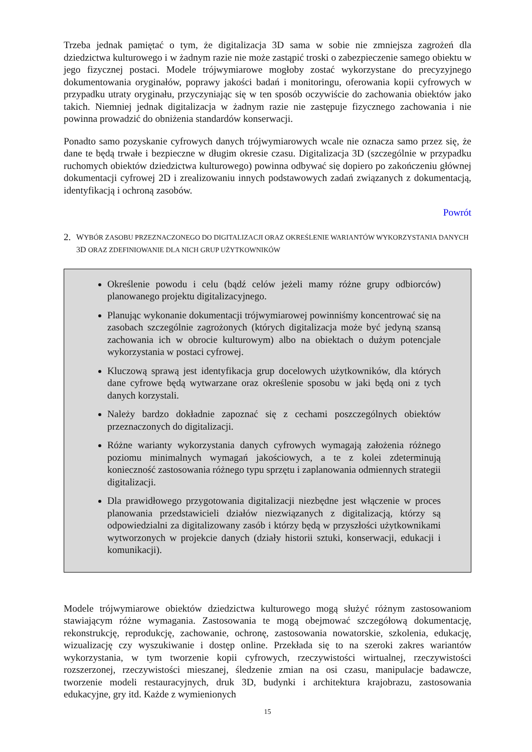Trzeba jednak pamiętać o tym, że digitalizacja 3D sama w sobie nie zmniejsza zagrożeń dla dziedzictwa kulturowego i w żadnym razie nie może zastąpić troski o zabezpieczenie samego obiektu w jego fizycznej postaci. Modele trójwymiarowe mogłoby zostać wykorzystane do precyzyjnego dokumentowania oryginałów, poprawy jakości badań i monitoringu, oferowania kopii cyfrowych w przypadku utraty oryginału, przyczyniając się w ten sposób oczywiście do zachowania obiektów jako takich. Niemniej jednak digitalizacja w żadnym razie nie zastępuje fizycznego zachowania i nie powinna prowadzić do obniżenia standardów konserwacji.
Ponadto samo pozyskanie cyfrowych danych trójwymiarowych wcale nie oznacza samo przez się, że dane te będą trwałe i bezpieczne w długim okresie czasu. Digitalizacja 3D (szczególnie w przypadku ruchomych obiektów dziedzictwa kulturowego) powinna odbywać się dopiero po zakończeniu głównej dokumentacji cyfrowej 2D i zrealizowaniu innych podstawowych zadań związanych z dokumentacją, identyfikacją i ochroną zasobów.
Powrót
2. WYBÓR ZASOBU PRZEZNACZONEGO DO DIGITALIZACJI ORAZ OKREŚLENIE WARIANTÓW WYKORZYSTANIA DANYCH 3D ORAZ ZDEFINIOWANIE DLA NICH GRUP UŻYTKOWNIKÓW
Określenie powodu i celu (bądź celów jeżeli mamy różne grupy odbiorców) planowanego projektu digitalizacyjnego.
Planując wykonanie dokumentacji trójwymiarowej powinniśmy koncentrować się na zasobach szczególnie zagrożonych (których digitalizacja może być jedyną szansą zachowania ich w obrocie kulturowym) albo na obiektach o dużym potencjale wykorzystania w postaci cyfrowej.
Kluczową sprawą jest identyfikacja grup docelowych użytkowników, dla których dane cyfrowe będą wytwarzane oraz określenie sposobu w jaki będą oni z tych danych korzystali.
Należy bardzo dokładnie zapoznać się z cechami poszczególnych obiektów przeznaczonych do digitalizacji.
Różne warianty wykorzystania danych cyfrowych wymagają założenia różnego poziomu minimalnych wymagań jakościowych, a te z kolei zdeterminują konieczność zastosowania różnego typu sprzętu i zaplanowania odmiennych strategii digitalizacji.
Dla prawidłowego przygotowania digitalizacji niezbędne jest włączenie w proces planowania przedstawicieli działów niezwiązanych z digitalizacją, którzy są odpowiedzialni za digitalizowany zasób i którzy będą w przyszłości użytkownikami wytworzonych w projekcie danych (działy historii sztuki, konserwacji, edukacji i komunikacji).
Modele trójwymiarowe obiektów dziedzictwa kulturowego mogą służyć różnym zastosowaniom stawiającym różne wymagania. Zastosowania te mogą obejmować szczegółową dokumentację, rekonstrukcję, reprodukcję, zachowanie, ochronę, zastosowania nowatorskie, szkolenia, edukację, wizualizację czy wyszukiwanie i dostęp online. Przekłada się to na szeroki zakres wariantów wykorzystania, w tym tworzenie kopii cyfrowych, rzeczywistości wirtualnej, rzeczywistości rozszerzonej, rzeczywistości mieszanej, śledzenie zmian na osi czasu, manipulacje badawcze, tworzenie modeli restauracyjnych, druk 3D, budynki i architektura krajobrazu, zastosowania edukacyjne, gry itd. Każde z wymienionych
15